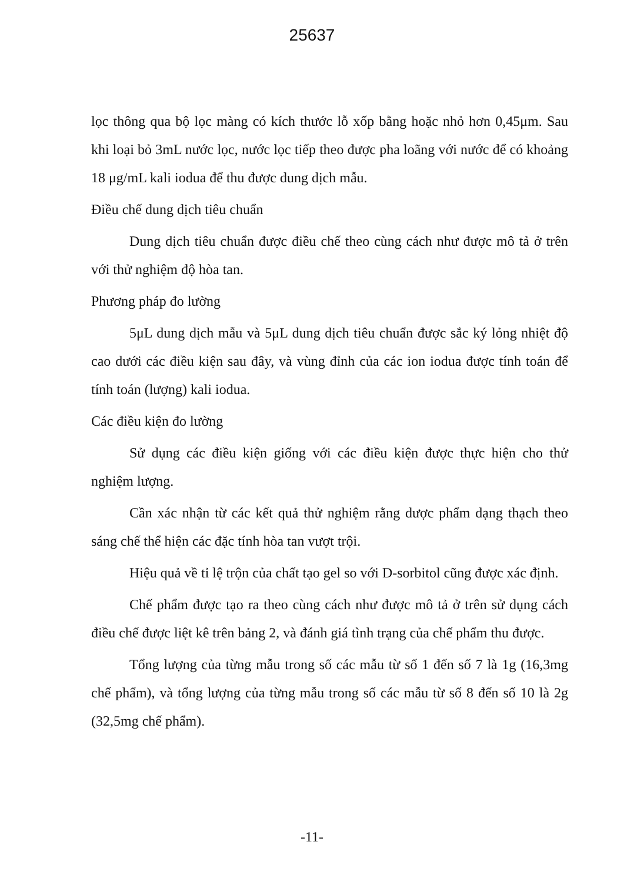25637
lọc thông qua bộ lọc màng có kích thước lỗ xốp bằng hoặc nhỏ hơn 0,45μm. Sau khi loại bỏ 3mL nước lọc, nước lọc tiếp theo được pha loãng với nước để có khoảng 18 μg/mL kali iodua để thu được dung dịch mẫu.
Điều chế dung dịch tiêu chuẩn
Dung dịch tiêu chuẩn được điều chế theo cùng cách như được mô tả ở trên với thử nghiệm độ hòa tan.
Phương pháp đo lường
5μL dung dịch mẫu và 5μL dung dịch tiêu chuẩn được sắc ký lỏng nhiệt độ cao dưới các điều kiện sau đây, và vùng đỉnh của các ion iodua được tính toán để tính toán (lượng) kali iodua.
Các điều kiện đo lường
Sử dụng các điều kiện giống với các điều kiện được thực hiện cho thử nghiệm lượng.
Cần xác nhận từ các kết quả thử nghiệm rằng dược phẩm dạng thạch theo sáng chế thể hiện các đặc tính hòa tan vượt trội.
Hiệu quả về tỉ lệ trộn của chất tạo gel so với D-sorbitol cũng được xác định.
Chế phẩm được tạo ra theo cùng cách như được mô tả ở trên sử dụng cách điều chế được liệt kê trên bảng 2, và đánh giá tình trạng của chế phẩm thu được.
Tổng lượng của từng mẫu trong số các mẫu từ số 1 đến số 7 là 1g (16,3mg chế phẩm), và tổng lượng của từng mẫu trong số các mẫu từ số 8 đến số 10 là 2g (32,5mg chế phẩm).
-11-